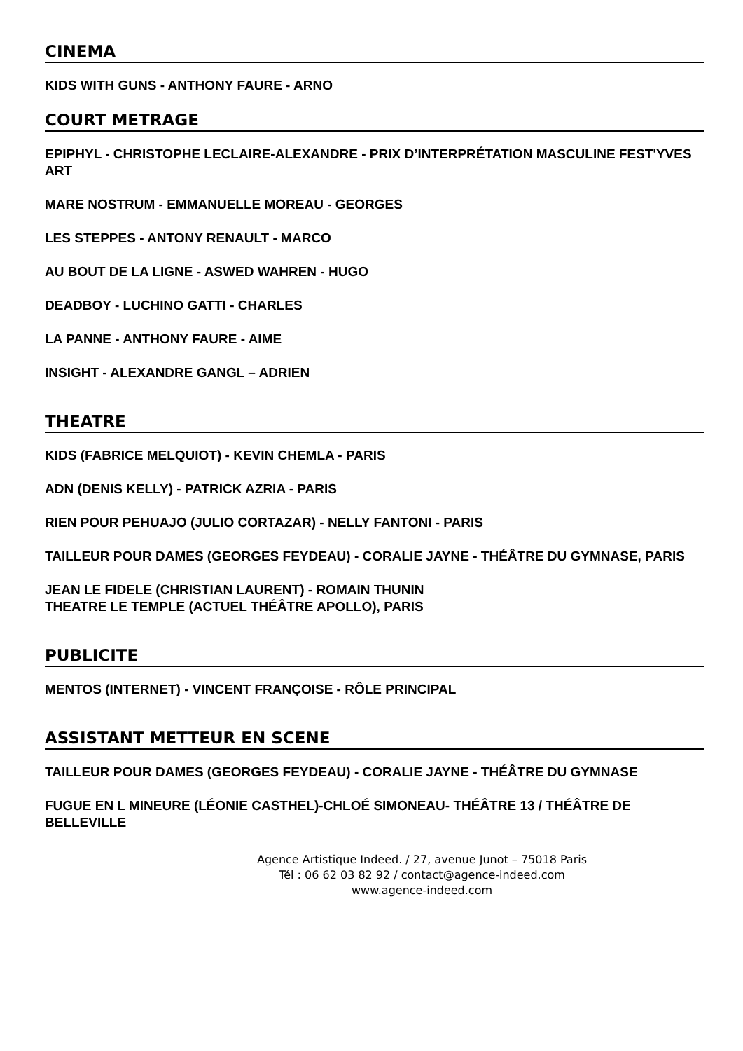CINEMA
KIDS WITH GUNS - ANTHONY FAURE - ARNO
COURT METRAGE
EPIPHYL - CHRISTOPHE LECLAIRE-ALEXANDRE - PRIX D’INTERPRÉTATION MASCULINE FEST'YVES ART
MARE NOSTRUM - EMMANUELLE MOREAU - GEORGES
LES STEPPES - ANTONY RENAULT - MARCO
AU BOUT DE LA LIGNE - ASWED WAHREN - HUGO
DEADBOY - LUCHINO GATTI - CHARLES
LA PANNE - ANTHONY FAURE - AIME
INSIGHT - ALEXANDRE GANGL – ADRIEN
THEATRE
KIDS (FABRICE MELQUIOT) - KEVIN CHEMLA - PARIS
ADN (DENIS KELLY) - PATRICK AZRIA - PARIS
RIEN POUR PEHUAJO (JULIO CORTAZAR) - NELLY FANTONI - PARIS
TAILLEUR POUR DAMES (GEORGES FEYDEAU) - CORALIE JAYNE - THÉÂTRE DU GYMNASE, PARIS
JEAN LE FIDELE (CHRISTIAN LAURENT) - ROMAIN THUNIN
THEATRE LE TEMPLE (ACTUEL THÉÂTRE APOLLO), PARIS
PUBLICITE
MENTOS (INTERNET) - VINCENT FRANÇOISE - RÔLE PRINCIPAL
ASSISTANT METTEUR EN SCENE
TAILLEUR POUR DAMES (GEORGES FEYDEAU) - CORALIE JAYNE - THÉÂTRE DU GYMNASE
FUGUE EN L MINEURE (LÉONIE CASTHEL)-CHLOÉ SIMONEAU- THÉÂTRE 13 / THÉÂTRE DE BELLEVILLE
Agence Artistique Indeed. / 27, avenue Junot – 75018 Paris
Tél : 06 62 03 82 92 / contact@agence-indeed.com
www.agence-indeed.com